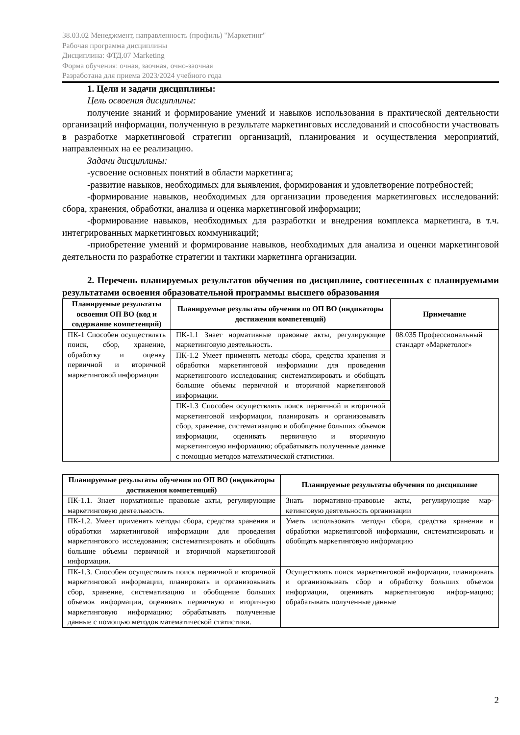38.03.02 Менеджмент, направленность (профиль) "Маркетинг"
Рабочая программа дисциплины
Дисциплина: ФТД.07 Marketing
Форма обучения: очная, заочная, очно-заочная
Разработана для приема 2023/2024 учебного года
1. Цели и задачи дисциплины:
Цель освоения дисциплины:
получение знаний и формирование умений и навыков использования в практической деятельности организаций информации, полученную в результате маркетинговых исследований и способности участвовать в разработке маркетинговой стратегии организаций, планирования и осуществления мероприятий, направленных на ее реализацию.
Задачи дисциплины:
-усвоение основных понятий в области маркетинга;
-развитие навыков, необходимых для выявления, формирования и удовлетворение потребностей;
-формирование навыков, необходимых для организации проведения маркетинговых исследований: сбора, хранения, обработки, анализа и оценка маркетинговой информации;
-формирование навыков, необходимых для разработки и внедрения комплекса маркетинга, в т.ч. интегрированных маркетинговых коммуникаций;
-приобретение умений и формирование навыков, необходимых для анализа и оценки маркетинговой деятельности по разработке стратегии и тактики маркетинга организации.
2. Перечень планируемых результатов обучения по дисциплине, соотнесенных с планируемыми результатами освоения образовательной программы высшего образования
| Планируемые результаты освоения ОП ВО (код и содержание компетенций) | Планируемые результаты обучения по ОП ВО (индикаторы достижения компетенций) | Примечание |
| --- | --- | --- |
| ПК-1 Способен осуществлять поиск, сбор, хранение, обработку и оценку первичной и вторичной маркетинговой информации | ПК-1.1 Знает нормативные правовые акты, регулирующие маркетинговую деятельность. | 08.035 Профессиональный стандарт «Маркетолог» |
| | ПК-1.2 Умеет применять методы сбора, средства хранения и обработки маркетинговой информации для проведения маркетингового исследования; систематизировать и обобщать большие объемы первичной и вторичной маркетинговой информации. | |
| | ПК-1.3 Способен осуществлять поиск первичной и вторичной маркетинговой информации, планировать и организовывать сбор, хранение, систематизацию и обобщение больших объемов информации, оценивать первичную и вторичную маркетинговую информацию; обрабатывать полученные данные с помощью методов математической статистики. | |
| Планируемые результаты обучения по ОП ВО (индикаторы достижения компетенций) | Планируемые результаты обучения по дисциплине |
| --- | --- |
| ПК-1.1. Знает нормативные правовые акты, регулирующие маркетинговую деятельность. | Знать нормативно-правовые акты, регулирующие мар-кетинговую деятельность организации |
| ПК-1.2. Умеет применять методы сбора, средства хранения и обработки маркетинговой информации для проведения маркетингового исследования; систематизировать и обобщать большие объемы первичной и вторичной маркетинговой информации. | Уметь использовать методы сбора, средства хранения и обработки маркетинговой информации, систематизировать и обобщать маркетинговую информацию |
| ПК-1.3. Способен осуществлять поиск первичной и вторичной маркетинговой информации, планировать и организовывать сбор, хранение, систематизацию и обобщение больших объемов информации, оценивать первичную и вторичную маркетинговую информацию; обрабатывать полученные данные с помощью методов математической статистики. | Осуществлять поиск маркетинговой информации, планировать и организовывать сбор и обработку больших объемов информации, оценивать маркетинговую инфор-мацию; обрабатывать полученные данные |
2